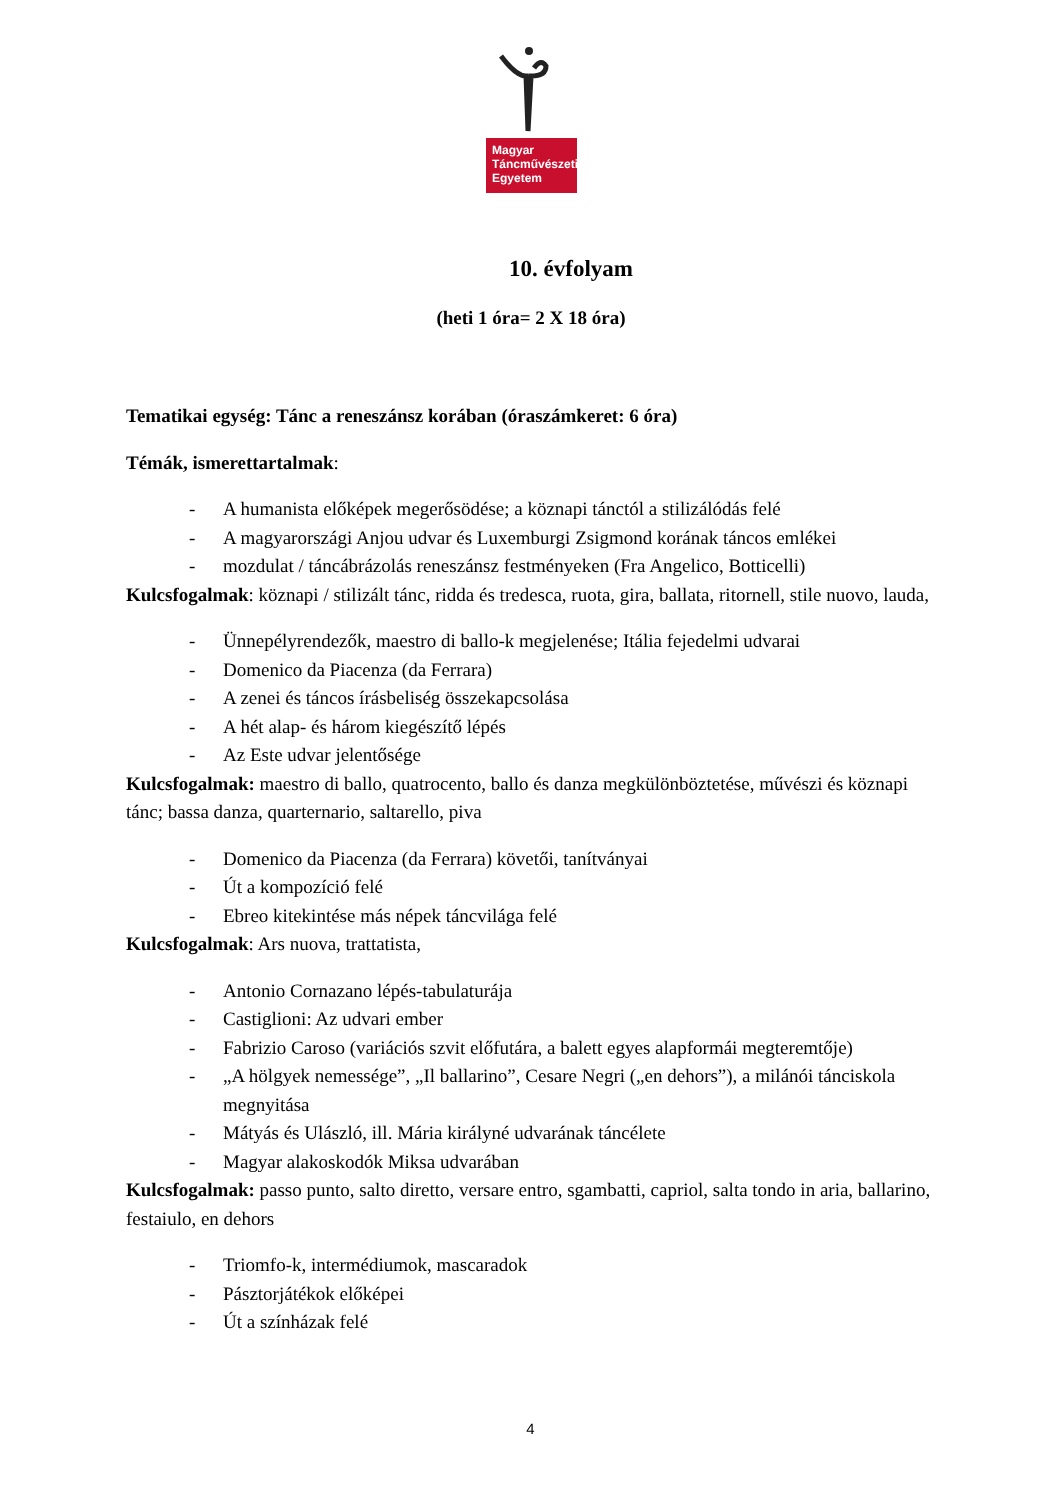Magyar
Táncművészeti
Egyetem
10. évfolyam
(heti 1 óra= 2 X 18 óra)
Tematikai egység: Tánc a reneszánsz korában (óraszámkeret: 6 óra)
Témák, ismerettartalmak:
- A humanista előképek megerősödése; a köznapi tánctól a stilizálódás felé
- A magyarországi Anjou udvar és Luxemburgi Zsigmond korának táncos emlékei
- mozdulat / táncábrázolás reneszánsz festményeken (Fra Angelico, Botticelli)
Kulcsfogalmak: köznapi / stilizált tánc, ridda és tredesca, ruota, gira, ballata, ritornell, stile nuovo, lauda,
- Ünnepélyrendezők, maestro di ballo-k megjelenése; Itália fejedelmi udvarai
- Domenico da Piacenza (da Ferrara)
- A zenei és táncos írásbeliség összekapcsolása
- A hét alap- és három kiegészítő lépés
- Az Este udvar jelentősége
Kulcsfogalmak: maestro di ballo, quatrocento, ballo és danza megkülönböztetése, művészi és köznapi tánc; bassa danza, quarternario, saltarello, piva
- Domenico da Piacenza (da Ferrara) követői, tanítványai
- Út a kompozíció felé
- Ebreo kitekintése más népek táncvilága felé
Kulcsfogalmak: Ars nuova, trattatista,
- Antonio Cornazano lépés-tabulaturája
- Castiglioni: Az udvari ember
- Fabrizio Caroso (variációs szvit előfutára, a balett egyes alapformái megteremtője)
- „A hölgyek nemessége”, „Il ballarino”, Cesare Negri („en dehors”), a milánói tánciskola megnyitása
- Mátyás és Ulászló, ill. Mária királyné udvarának táncélete
- Magyar alakoskodók Miksa udvarában
Kulcsfogalmak: passo punto, salto diretto, versare entro, sgambatti, capriol, salta tondo in aria, ballarino, festaiulo, en dehors
- Triomfo-k, intermédiumok, mascaradok
- Pásztorjátékok előképei
- Út a színházak felé
4